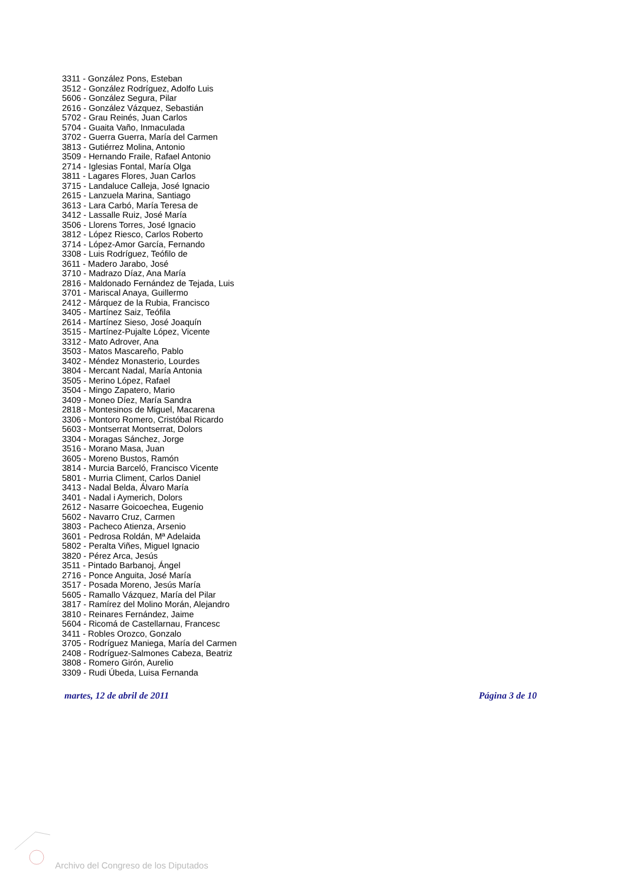3311 - González Pons, Esteban
3512 - González Rodríguez, Adolfo Luis
5606 - González Segura, Pilar
2616 - González Vázquez, Sebastián
5702 - Grau Reinés, Juan Carlos
5704 - Guaita Vaño, Inmaculada
3702 - Guerra Guerra, María del Carmen
3813 - Gutiérrez Molina, Antonio
3509 - Hernando Fraile, Rafael Antonio
2714 - Iglesias Fontal, María Olga
3811 - Lagares Flores, Juan Carlos
3715 - Landaluce Calleja, José Ignacio
2615 - Lanzuela Marina, Santiago
3613 - Lara Carbó, María Teresa de
3412 - Lassalle Ruiz, José María
3506 - Llorens Torres, José Ignacio
3812 - López Riesco, Carlos Roberto
3714 - López-Amor García, Fernando
3308 - Luis Rodríguez, Teófilo de
3611 - Madero Jarabo, José
3710 - Madrazo Díaz, Ana María
2816 - Maldonado Fernández de Tejada, Luis
3701 - Mariscal Anaya, Guillermo
2412 - Márquez de la Rubia, Francisco
3405 - Martínez Saiz, Teófila
2614 - Martínez Sieso, José Joaquín
3515 - Martínez-Pujalte López, Vicente
3312 - Mato Adrover, Ana
3503 - Matos Mascareño, Pablo
3402 - Méndez Monasterio, Lourdes
3804 - Mercant Nadal, María Antonia
3505 - Merino López, Rafael
3504 - Mingo Zapatero, Mario
3409 - Moneo Díez, María Sandra
2818 - Montesinos de Miguel, Macarena
3306 - Montoro Romero, Cristóbal Ricardo
5603 - Montserrat Montserrat, Dolors
3304 - Moragas Sánchez, Jorge
3516 - Morano Masa, Juan
3605 - Moreno Bustos, Ramón
3814 - Murcia Barceló, Francisco Vicente
5801 - Murria Climent, Carlos Daniel
3413 - Nadal Belda, Álvaro María
3401 - Nadal i Aymerich, Dolors
2612 - Nasarre Goicoechea, Eugenio
5602 - Navarro Cruz, Carmen
3803 - Pacheco Atienza, Arsenio
3601 - Pedrosa Roldán, Mª Adelaida
5802 - Peralta Viñes, Miguel Ignacio
3820 - Pérez Arca, Jesús
3511 - Pintado Barbanoj, Ángel
2716 - Ponce Anguita, José María
3517 - Posada Moreno, Jesús María
5605 - Ramallo Vázquez, María del Pilar
3817 - Ramírez del Molino Morán, Alejandro
3810 - Reinares Fernández, Jaime
5604 - Ricomá de Castellarnau, Francesc
3411 - Robles Orozco, Gonzalo
3705 - Rodríguez Maniega, María del Carmen
2408 - Rodríguez-Salmones Cabeza, Beatriz
3808 - Romero Girón, Aurelio
3309 - Rudi Úbeda, Luisa Fernanda
martes, 12 de abril de 2011 Página 3 de 10
Archivo del Congreso de los Diputados